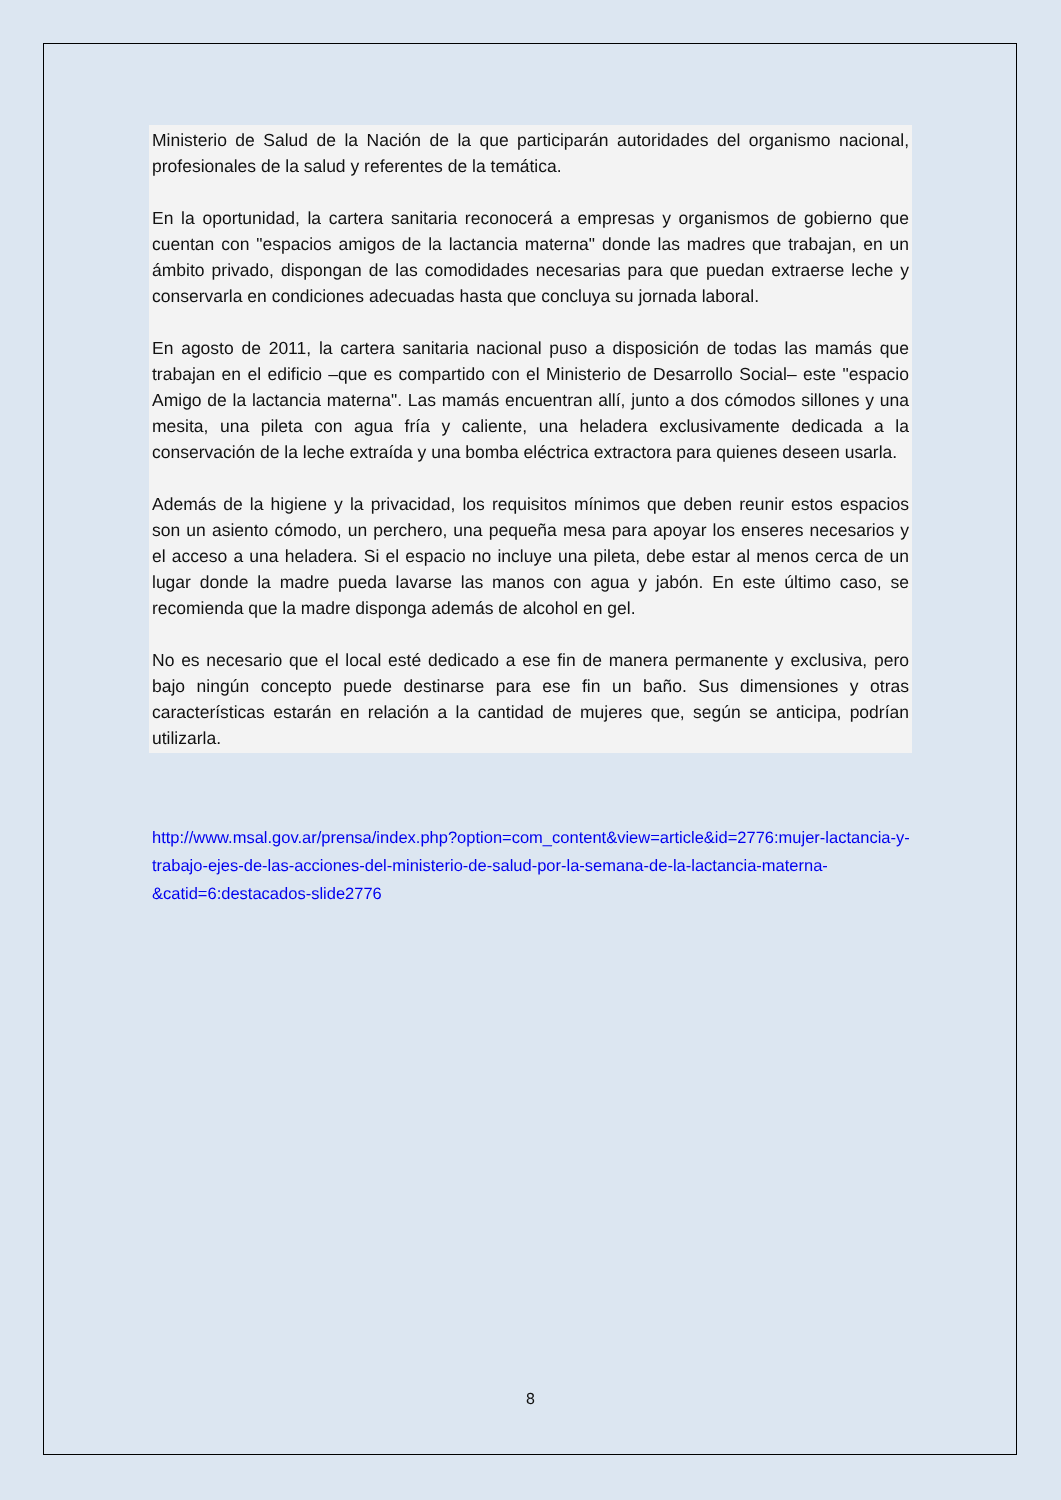Ministerio de Salud de la Nación de la que participarán autoridades del organismo nacional, profesionales de la salud y referentes de la temática.
En la oportunidad, la cartera sanitaria reconocerá a empresas y organismos de gobierno que cuentan con "espacios amigos de la lactancia materna" donde las madres que trabajan, en un ámbito privado, dispongan de las comodidades necesarias para que puedan extraerse leche y conservarla en condiciones adecuadas hasta que concluya su jornada laboral.
En agosto de 2011, la cartera sanitaria nacional puso a disposición de todas las mamás que trabajan en el edificio –que es compartido con el Ministerio de Desarrollo Social– este "espacio Amigo de la lactancia materna". Las mamás encuentran allí, junto a dos cómodos sillones y una mesita, una pileta con agua fría y caliente, una heladera exclusivamente dedicada a la conservación de la leche extraída y una bomba eléctrica extractora para quienes deseen usarla.
Además de la higiene y la privacidad, los requisitos mínimos que deben reunir estos espacios son un asiento cómodo, un perchero, una pequeña mesa para apoyar los enseres necesarios y el acceso a una heladera. Si el espacio no incluye una pileta, debe estar al menos cerca de un lugar donde la madre pueda lavarse las manos con agua y jabón. En este último caso, se recomienda que la madre disponga además de alcohol en gel.
No es necesario que el local esté dedicado a ese fin de manera permanente y exclusiva, pero bajo ningún concepto puede destinarse para ese fin un baño. Sus dimensiones y otras características estarán en relación a la cantidad de mujeres que, según se anticipa, podrían utilizarla.
http://www.msal.gov.ar/prensa/index.php?option=com_content&view=article&id=2776:mujer-lactancia-y-trabajo-ejes-de-las-acciones-del-ministerio-de-salud-por-la-semana-de-la-lactancia-materna-&catid=6:destacados-slide2776
8